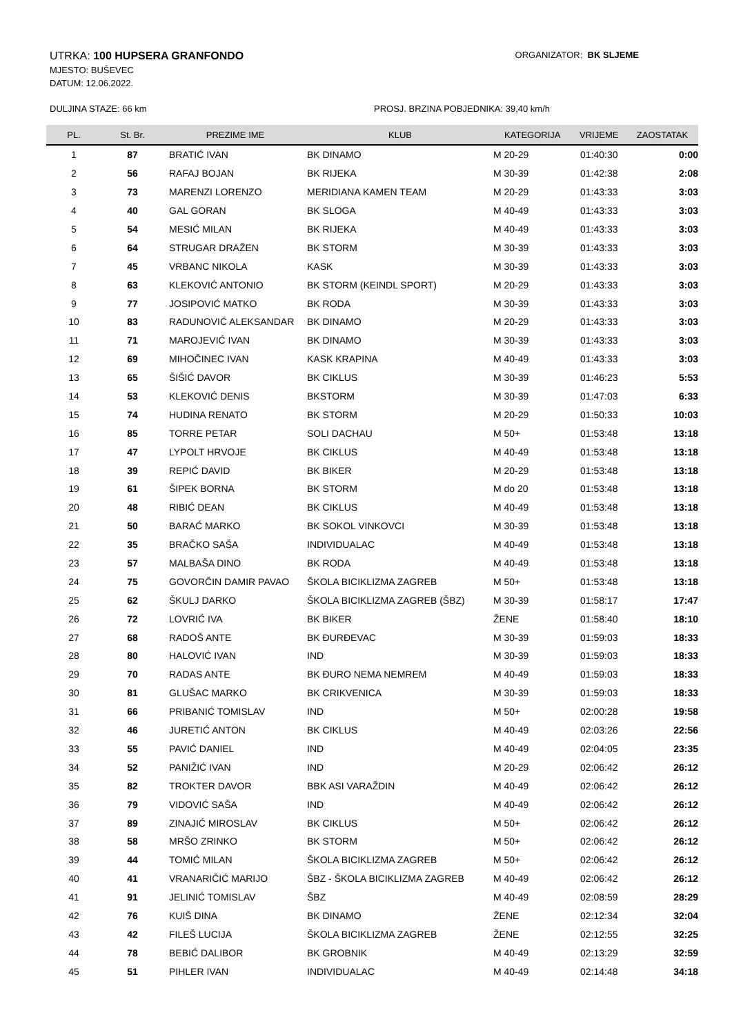UTRKA: 100 HUPSERA GRANFONDO
ORGANIZATOR: BK SLJEME
MJESTO: BUŠEVEC
DATUM: 12.06.2022.
DULJINA STAZE: 66 km PROSJ. BRZINA POBJEDNIKA: 39,40 km/h
| PL. | St. Br. | PREZIME IME | KLUB | KATEGORIJA | VRIJEME | ZAOSTATAK |
| --- | --- | --- | --- | --- | --- | --- |
| 1 | 87 | BRATIĆ IVAN | BK DINAMO | M 20-29 | 01:40:30 | 0:00 |
| 2 | 56 | RAFAJ BOJAN | BK RIJEKA | M 30-39 | 01:42:38 | 2:08 |
| 3 | 73 | MARENZI LORENZO | MERIDIANA KAMEN TEAM | M 20-29 | 01:43:33 | 3:03 |
| 4 | 40 | GAL GORAN | BK SLOGA | M 40-49 | 01:43:33 | 3:03 |
| 5 | 54 | MESIĆ MILAN | BK RIJEKA | M 40-49 | 01:43:33 | 3:03 |
| 6 | 64 | STRUGAR DRAŽEN | BK STORM | M 30-39 | 01:43:33 | 3:03 |
| 7 | 45 | VRBANC NIKOLA | KASK | M 30-39 | 01:43:33 | 3:03 |
| 8 | 63 | KLEKOVIĆ ANTONIO | BK STORM (KEINDL SPORT) | M 20-29 | 01:43:33 | 3:03 |
| 9 | 77 | JOSIPOVIĆ MATKO | BK RODA | M 30-39 | 01:43:33 | 3:03 |
| 10 | 83 | RADUNOVIĆ ALEKSANDAR | BK DINAMO | M 20-29 | 01:43:33 | 3:03 |
| 11 | 71 | MAROJEVIĆ IVAN | BK DINAMO | M 30-39 | 01:43:33 | 3:03 |
| 12 | 69 | MIHOČINEC IVAN | KASK KRAPINA | M 40-49 | 01:43:33 | 3:03 |
| 13 | 65 | ŠIŠIĆ DAVOR | BK CIKLUS | M 30-39 | 01:46:23 | 5:53 |
| 14 | 53 | KLEKOVIĆ DENIS | BKSTORM | M 30-39 | 01:47:03 | 6:33 |
| 15 | 74 | HUDINA RENATO | BK STORM | M 20-29 | 01:50:33 | 10:03 |
| 16 | 85 | TORRE PETAR | SOLI DACHAU | M 50+ | 01:53:48 | 13:18 |
| 17 | 47 | LYPOLT HRVOJE | BK CIKLUS | M 40-49 | 01:53:48 | 13:18 |
| 18 | 39 | REPIĆ DAVID | BK BIKER | M 20-29 | 01:53:48 | 13:18 |
| 19 | 61 | ŠIPEK BORNA | BK STORM | M do 20 | 01:53:48 | 13:18 |
| 20 | 48 | RIBIĆ DEAN | BK CIKLUS | M 40-49 | 01:53:48 | 13:18 |
| 21 | 50 | BARAĆ MARKO | BK SOKOL VINKOVCI | M 30-39 | 01:53:48 | 13:18 |
| 22 | 35 | BRAČKO SAŠA | INDIVIDUALAC | M 40-49 | 01:53:48 | 13:18 |
| 23 | 57 | MALBAŠA DINO | BK RODA | M 40-49 | 01:53:48 | 13:18 |
| 24 | 75 | GOVORČIN DAMIR PAVAO | ŠKOLA BICIKLIZMA ZAGREB | M 50+ | 01:53:48 | 13:18 |
| 25 | 62 | ŠKULJ DARKO | ŠKOLA BICIKLIZMA ZAGREB (ŠBZ) | M 30-39 | 01:58:17 | 17:47 |
| 26 | 72 | LOVRIĆ IVA | BK BIKER | ŽENE | 01:58:40 | 18:10 |
| 27 | 68 | RADOŠ ANTE | BK ĐURĐEVAC | M 30-39 | 01:59:03 | 18:33 |
| 28 | 80 | HALOVIĆ IVAN | IND | M 30-39 | 01:59:03 | 18:33 |
| 29 | 70 | RADAS ANTE | BK ĐURO NEMA NEMREM | M 40-49 | 01:59:03 | 18:33 |
| 30 | 81 | GLUŠAC MARKO | BK CRIKVENICA | M 30-39 | 01:59:03 | 18:33 |
| 31 | 66 | PRIBANIĆ TOMISLAV | IND | M 50+ | 02:00:28 | 19:58 |
| 32 | 46 | JURETIĆ ANTON | BK CIKLUS | M 40-49 | 02:03:26 | 22:56 |
| 33 | 55 | PAVIĆ DANIEL | IND | M 40-49 | 02:04:05 | 23:35 |
| 34 | 52 | PANIŽIĆ IVAN | IND | M 20-29 | 02:06:42 | 26:12 |
| 35 | 82 | TROKTER DAVOR | BBK ASI VARAŽDIN | M 40-49 | 02:06:42 | 26:12 |
| 36 | 79 | VIDOVIĆ SAŠA | IND | M 40-49 | 02:06:42 | 26:12 |
| 37 | 89 | ZINAJIĆ MIROSLAV | BK CIKLUS | M 50+ | 02:06:42 | 26:12 |
| 38 | 58 | MRŠO ZRINKO | BK STORM | M 50+ | 02:06:42 | 26:12 |
| 39 | 44 | TOMIĆ MILAN | ŠKOLA BICIKLIZMA ZAGREB | M 50+ | 02:06:42 | 26:12 |
| 40 | 41 | VRANARIČIĆ MARIJO | ŠBZ - ŠKOLA BICIKLIZMA ZAGREB | M 40-49 | 02:06:42 | 26:12 |
| 41 | 91 | JELINIĆ TOMISLAV | ŠBZ | M 40-49 | 02:08:59 | 28:29 |
| 42 | 76 | KUIŠ DINA | BK DINAMO | ŽENE | 02:12:34 | 32:04 |
| 43 | 42 | FILEŠ LUCIJA | ŠKOLA BICIKLIZMA ZAGREB | ŽENE | 02:12:55 | 32:25 |
| 44 | 78 | BEBIĆ DALIBOR | BK GROBNIK | M 40-49 | 02:13:29 | 32:59 |
| 45 | 51 | PIHLER IVAN | INDIVIDUALAC | M 40-49 | 02:14:48 | 34:18 |